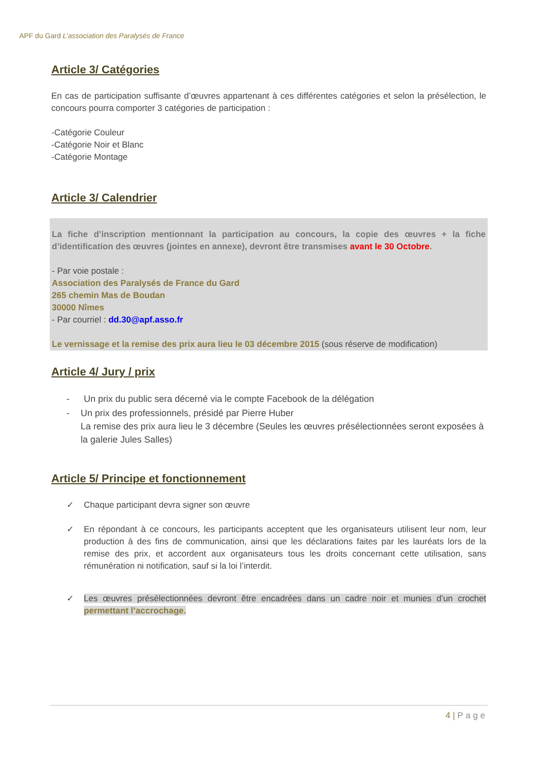APF du Gard L’association des Paralysés de France
Article 3/ Catégories
En cas de participation suffisante d’œuvres appartenant à ces différentes catégories et selon la présélection, le concours pourra comporter 3 catégories de participation :
-Catégorie Couleur
-Catégorie Noir et Blanc
-Catégorie Montage
Article 3/ Calendrier
La fiche d’inscription mentionnant la participation au concours, la copie des œuvres + la fiche d’identification des œuvres (jointes en annexe), devront être transmises avant le 30 Octobre.
- Par voie postale :
Association des Paralysés de France du Gard
265 chemin Mas de Boudan
30000 Nîmes
- Par courriel : dd.30@apf.asso.fr
Le vernissage et la remise des prix aura lieu le 03 décembre 2015 (sous réserve de modification)
Article 4/ Jury / prix
- Un prix du public sera décerné via le compte Facebook de la délégation
- Un prix des professionnels, présidé par Pierre Huber
La remise des prix aura lieu le 3 décembre (Seules les œuvres présélectionnées seront exposées à la galerie Jules Salles)
Article 5/ Principe et fonctionnement
✓ Chaque participant devra signer son œuvre
✓ En répondant à ce concours, les participants acceptent que les organisateurs utilisent leur nom, leur production à des fins de communication, ainsi que les déclarations faites par les lauréats lors de la remise des prix, et accordent aux organisateurs tous les droits concernant cette utilisation, sans rémunération ni notification, sauf si la loi l’interdit.
✓ Les œuvres présélectionnées devront être encadrées dans un cadre noir et munies d’un crochet permettant l’accrochage.
4 | Page